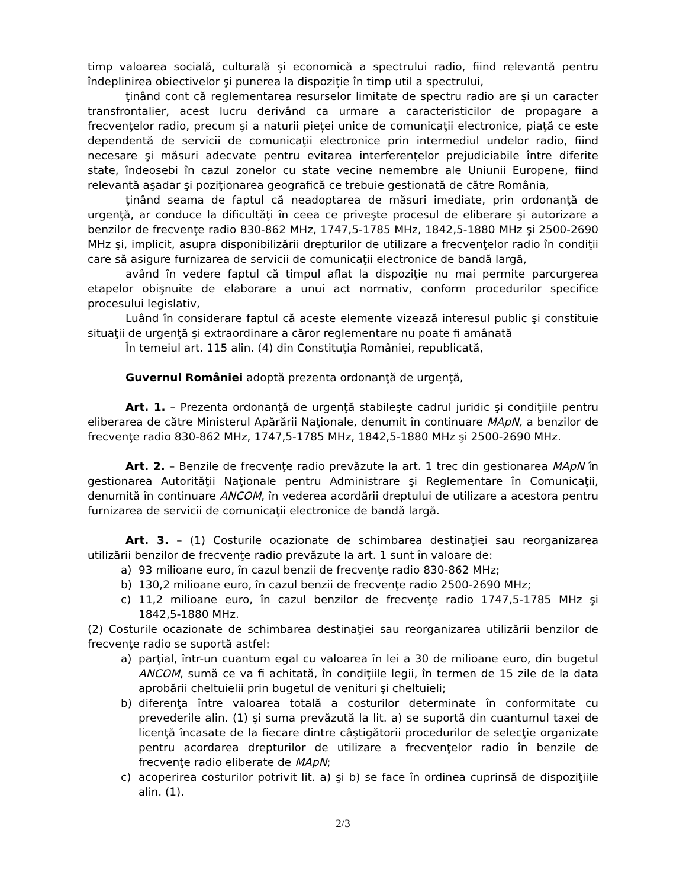timp valoarea socială, culturală și economică a spectrului radio, fiind relevantă pentru îndeplinirea obiectivelor şi punerea la dispoziție în timp util a spectrului,
ţinând cont că reglementarea resurselor limitate de spectru radio are şi un caracter transfrontalier, acest lucru derivând ca urmare a caracteristicilor de propagare a frecvenţelor radio, precum şi a naturii pieței unice de comunicaţii electronice, piaţă ce este dependentă de servicii de comunicaţii electronice prin intermediul undelor radio, fiind necesare şi măsuri adecvate pentru evitarea interferențelor prejudiciabile între diferite state, îndeosebi în cazul zonelor cu state vecine nemembre ale Uniunii Europene, fiind relevantă aşadar şi poziţionarea geografică ce trebuie gestionată de către România,
ţinând seama de faptul că neadoptarea de măsuri imediate, prin ordonanţă de urgenţă, ar conduce la dificultăţi în ceea ce priveşte procesul de eliberare şi autorizare a benzilor de frecvenţe radio 830-862 MHz, 1747,5-1785 MHz, 1842,5-1880 MHz şi 2500-2690 MHz şi, implicit, asupra disponibilizării drepturilor de utilizare a frecvenţelor radio în condiţii care să asigure furnizarea de servicii de comunicaţii electronice de bandă largă,
având în vedere faptul că timpul aflat la dispoziţie nu mai permite parcurgerea etapelor obişnuite de elaborare a unui act normativ, conform procedurilor specifice procesului legislativ,
Luând în considerare faptul că aceste elemente vizează interesul public şi constituie situaţii de urgenţă şi extraordinare a căror reglementare nu poate fi amânată
În temeiul art. 115 alin. (4) din Constituţia României, republicată,
Guvernul României adoptă prezenta ordonanţă de urgenţă,
Art. 1. – Prezenta ordonanţă de urgenţă stabileşte cadrul juridic şi condiţiile pentru eliberarea de către Ministerul Apărării Naţionale, denumit în continuare MApN, a benzilor de frecvenţe radio 830-862 MHz, 1747,5-1785 MHz, 1842,5-1880 MHz şi 2500-2690 MHz.
Art. 2. – Benzile de frecvenţe radio prevăzute la art. 1 trec din gestionarea MApN în gestionarea Autorităţii Naţionale pentru Administrare şi Reglementare în Comunicaţii, denumită în continuare ANCOM, în vederea acordării dreptului de utilizare a acestora pentru furnizarea de servicii de comunicaţii electronice de bandă largă.
Art. 3. – (1) Costurile ocazionate de schimbarea destinaţiei sau reorganizarea utilizării benzilor de frecvenţe radio prevăzute la art. 1 sunt în valoare de:
a) 93 milioane euro, în cazul benzii de frecvenţe radio 830-862 MHz;
b) 130,2 milioane euro, în cazul benzii de frecvenţe radio 2500-2690 MHz;
c) 11,2 milioane euro, în cazul benzilor de frecvenţe radio 1747,5-1785 MHz şi 1842,5-1880 MHz.
(2) Costurile ocazionate de schimbarea destinaţiei sau reorganizarea utilizării benzilor de frecvenţe radio se suportă astfel:
a) parţial, într-un cuantum egal cu valoarea în lei a 30 de milioane euro, din bugetul ANCOM, sumă ce va fi achitată, în condiţiile legii, în termen de 15 zile de la data aprobării cheltuielii prin bugetul de venituri şi cheltuieli;
b) diferenţa între valoarea totală a costurilor determinate în conformitate cu prevederile alin. (1) şi suma prevăzută la lit. a) se suportă din cuantumul taxei de licenţă încasate de la fiecare dintre câştigătorii procedurilor de selecţie organizate pentru acordarea drepturilor de utilizare a frecvenţelor radio în benzile de frecvenţe radio eliberate de MApN;
c) acoperirea costurilor potrivit lit. a) şi b) se face în ordinea cuprinsă de dispoziţiile alin. (1).
2/3